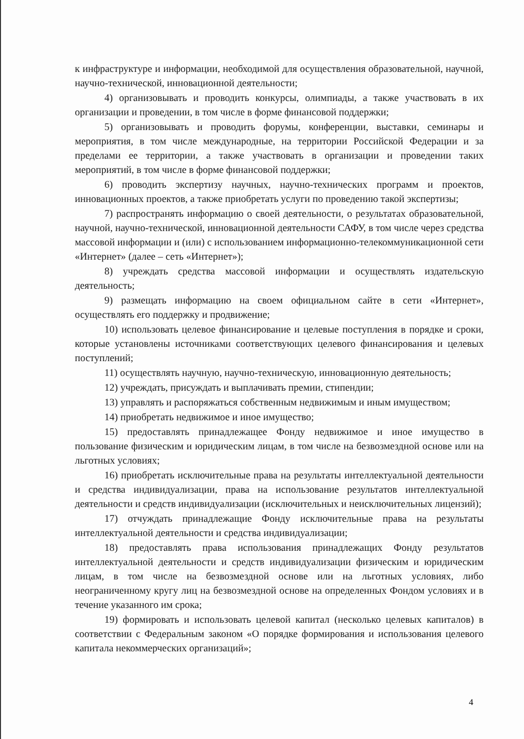к инфраструктуре и информации, необходимой для осуществления образовательной, научной, научно-технической, инновационной деятельности;
4) организовывать и проводить конкурсы, олимпиады, а также участвовать в их организации и проведении, в том числе в форме финансовой поддержки;
5) организовывать и проводить форумы, конференции, выставки, семинары и мероприятия, в том числе международные, на территории Российской Федерации и за пределами ее территории, а также участвовать в организации и проведении таких мероприятий, в том числе в форме финансовой поддержки;
6) проводить экспертизу научных, научно-технических программ и проектов, инновационных проектов, а также приобретать услуги по проведению такой экспертизы;
7) распространять информацию о своей деятельности, о результатах образовательной, научной, научно-технической, инновационной деятельности САФУ, в том числе через средства массовой информации и (или) с использованием информационно-телекоммуникационной сети «Интернет» (далее – сеть «Интернет»);
8) учреждать средства массовой информации и осуществлять издательскую деятельность;
9) размещать информацию на своем официальном сайте в сети «Интернет», осуществлять его поддержку и продвижение;
10) использовать целевое финансирование и целевые поступления в порядке и сроки, которые установлены источниками соответствующих целевого финансирования и целевых поступлений;
11) осуществлять научную, научно-техническую, инновационную деятельность;
12) учреждать, присуждать и выплачивать премии, стипендии;
13) управлять и распоряжаться собственным недвижимым и иным имуществом;
14) приобретать недвижимое и иное имущество;
15) предоставлять принадлежащее Фонду недвижимое и иное имущество в пользование физическим и юридическим лицам, в том числе на безвозмездной основе или на льготных условиях;
16) приобретать исключительные права на результаты интеллектуальной деятельности и средства индивидуализации, права на использование результатов интеллектуальной деятельности и средств индивидуализации (исключительных и неисключительных лицензий);
17) отчуждать принадлежащие Фонду исключительные права на результаты интеллектуальной деятельности и средства индивидуализации;
18) предоставлять права использования принадлежащих Фонду результатов интеллектуальной деятельности и средств индивидуализации физическим и юридическим лицам, в том числе на безвозмездной основе или на льготных условиях, либо неограниченному кругу лиц на безвозмездной основе на определенных Фондом условиях и в течение указанного им срока;
19) формировать и использовать целевой капитал (несколько целевых капиталов) в соответствии с Федеральным законом «О порядке формирования и использования целевого капитала некоммерческих организаций»;
4